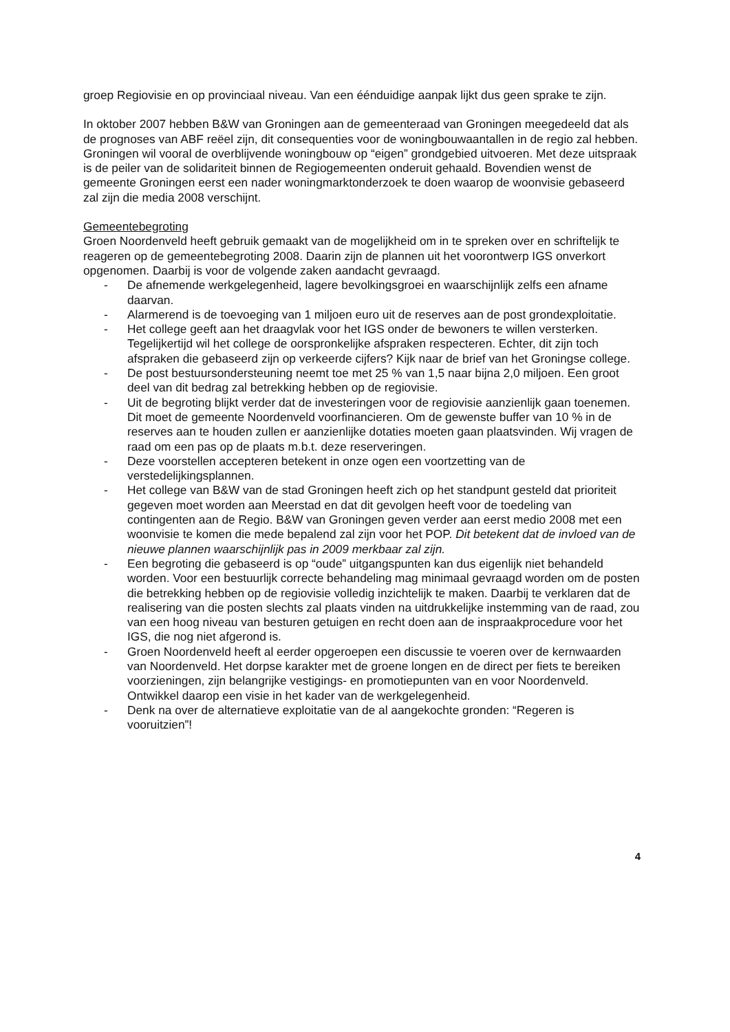groep Regiovisie en op provinciaal niveau. Van een éénduidige aanpak lijkt dus geen sprake te zijn.
In oktober 2007 hebben B&W van Groningen aan de gemeenteraad van Groningen meegedeeld dat als de prognoses van ABF reëel zijn, dit consequenties voor de woningbouwaantallen in de regio zal hebben. Groningen wil vooral de overblijvende woningbouw op “eigen” grondgebied uitvoeren. Met deze uitspraak is de peiler van de solidariteit binnen de Regiogemeenten onderuit gehaald. Bovendien wenst de gemeente Groningen eerst een nader woningmarktonderzoek te doen waarop de woonvisie gebaseerd zal zijn die media 2008 verschijnt.
Gemeentebegroting
Groen Noordenveld heeft gebruik gemaakt van de mogelijkheid om in te spreken over en schriftelijk te reageren op de gemeentebegroting 2008. Daarin zijn de plannen uit het voorontwerp IGS onverkort opgenomen. Daarbij is voor de volgende zaken aandacht gevraagd.
- De afnemende werkgelegenheid, lagere bevolkingsgroei en waarschijnlijk zelfs een afname daarvan.
- Alarmerend is de toevoeging van 1 miljoen euro uit de reserves aan de post grondexploitatie.
- Het college geeft aan het draagvlak voor het IGS onder de bewoners te willen versterken. Tegelijkertijd wil het college de oorspronkelijke afspraken respecteren. Echter, dit zijn toch afspraken die gebaseerd zijn op verkeerde cijfers? Kijk naar de brief van het Groningse college.
- De post bestuursondersteuning neemt toe met 25 % van 1,5 naar bijna 2,0 miljoen. Een groot deel van dit bedrag zal betrekking hebben op de regiovisie.
- Uit de begroting blijkt verder dat de investeringen voor de regiovisie aanzienlijk gaan toenemen. Dit moet de gemeente Noordenveld voorfinancieren. Om de gewenste buffer van 10 % in de reserves aan te houden zullen er aanzienlijke dotaties moeten gaan plaatsvinden. Wij vragen de raad om een pas op de plaats m.b.t. deze reserveringen.
- Deze voorstellen accepteren betekent in onze ogen een voortzetting van de verstedelijkingsplannen.
- Het college van B&W van de stad Groningen heeft zich op het standpunt gesteld dat prioriteit gegeven moet worden aan Meerstad en dat dit gevolgen heeft voor de toedeling van contingenten aan de Regio. B&W van Groningen geven verder aan eerst medio 2008 met een woonvisie te komen die mede bepalend zal zijn voor het POP. Dit betekent dat de invloed van de nieuwe plannen waarschijnlijk pas in 2009 merkbaar zal zijn.
- Een begroting die gebaseerd is op “oude” uitgangspunten kan dus eigenlijk niet behandeld worden. Voor een bestuurlijk correcte behandeling mag minimaal gevraagd worden om de posten die betrekking hebben op de regiovisie volledig inzichtelijk te maken. Daarbij te verklaren dat de realisering van die posten slechts zal plaats vinden na uitdrukkelijke instemming van de raad, zou van een hoog niveau van besturen getuigen en recht doen aan de inspraakprocedure voor het IGS, die nog niet afgerond is.
- Groen Noordenveld heeft al eerder opgeroepen een discussie te voeren over de kernwaarden van Noordenveld. Het dorpse karakter met de groene longen en de direct per fiets te bereiken voorzieningen, zijn belangrijke vestigings- en promotiepunten van en voor Noordenveld. Ontwikkel daarop een visie in het kader van de werkgelegenheid.
- Denk na over de alternatieve exploitatie van de al aangekochte gronden: “Regeren is vooruitzien”!
4